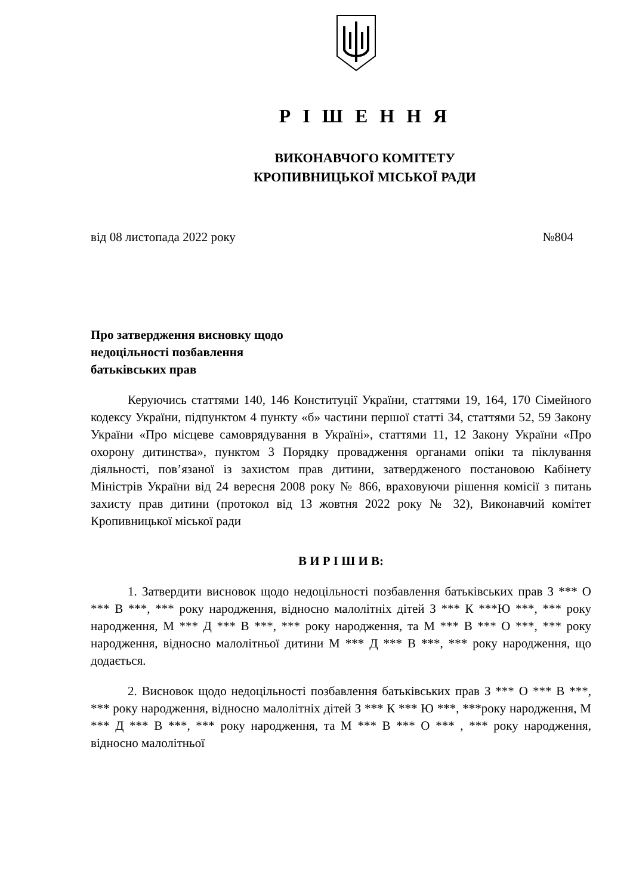Р І Ш Е Н Н Я
ВИКОНАВЧОГО КОМІТЕТУ
КРОПИВНИЦЬКОЇ МІСЬКОЇ РАДИ
від 08 листопада 2022 року №804
Про затвердження висновку щодо
недоцільності позбавлення
батьківських прав
Керуючись статтями 140, 146 Конституції України, статтями 19, 164, 170 Сімейного кодексу України, підпунктом 4 пункту «б» частини першої статті 34, статтями 52, 59 Закону України «Про місцеве самоврядування в Україні», статтями 11, 12 Закону України «Про охорону дитинства», пунктом 3 Порядку провадження органами опіки та піклування діяльності, пов’язаної із захистом прав дитини, затвердженого постановою Кабінету Міністрів України від 24 вересня 2008 року № 866, враховуючи рішення комісії з питань захисту прав дитини (протокол від 13 жовтня 2022 року № 32), Виконавчий комітет Кропивницької міської ради
В И Р І Ш И В:
1. Затвердити висновок щодо недоцільності позбавлення батьківських прав З *** О *** В ***, *** року народження, відносно малолітніх дітей З *** К ***Ю ***, *** року народження, М *** Д *** В ***, *** року народження, та М *** В *** О ***, *** року народження, відносно малолітньої дитини М *** Д *** В ***, *** року народження, що додається.
2. Висновок щодо недоцільності позбавлення батьківських прав З *** О *** В ***, *** року народження, відносно малолітніх дітей З *** К *** Ю ***, ***року народження, М *** Д *** В ***, *** року народження, та М *** В *** О *** , *** року народження, відносно малолітньої